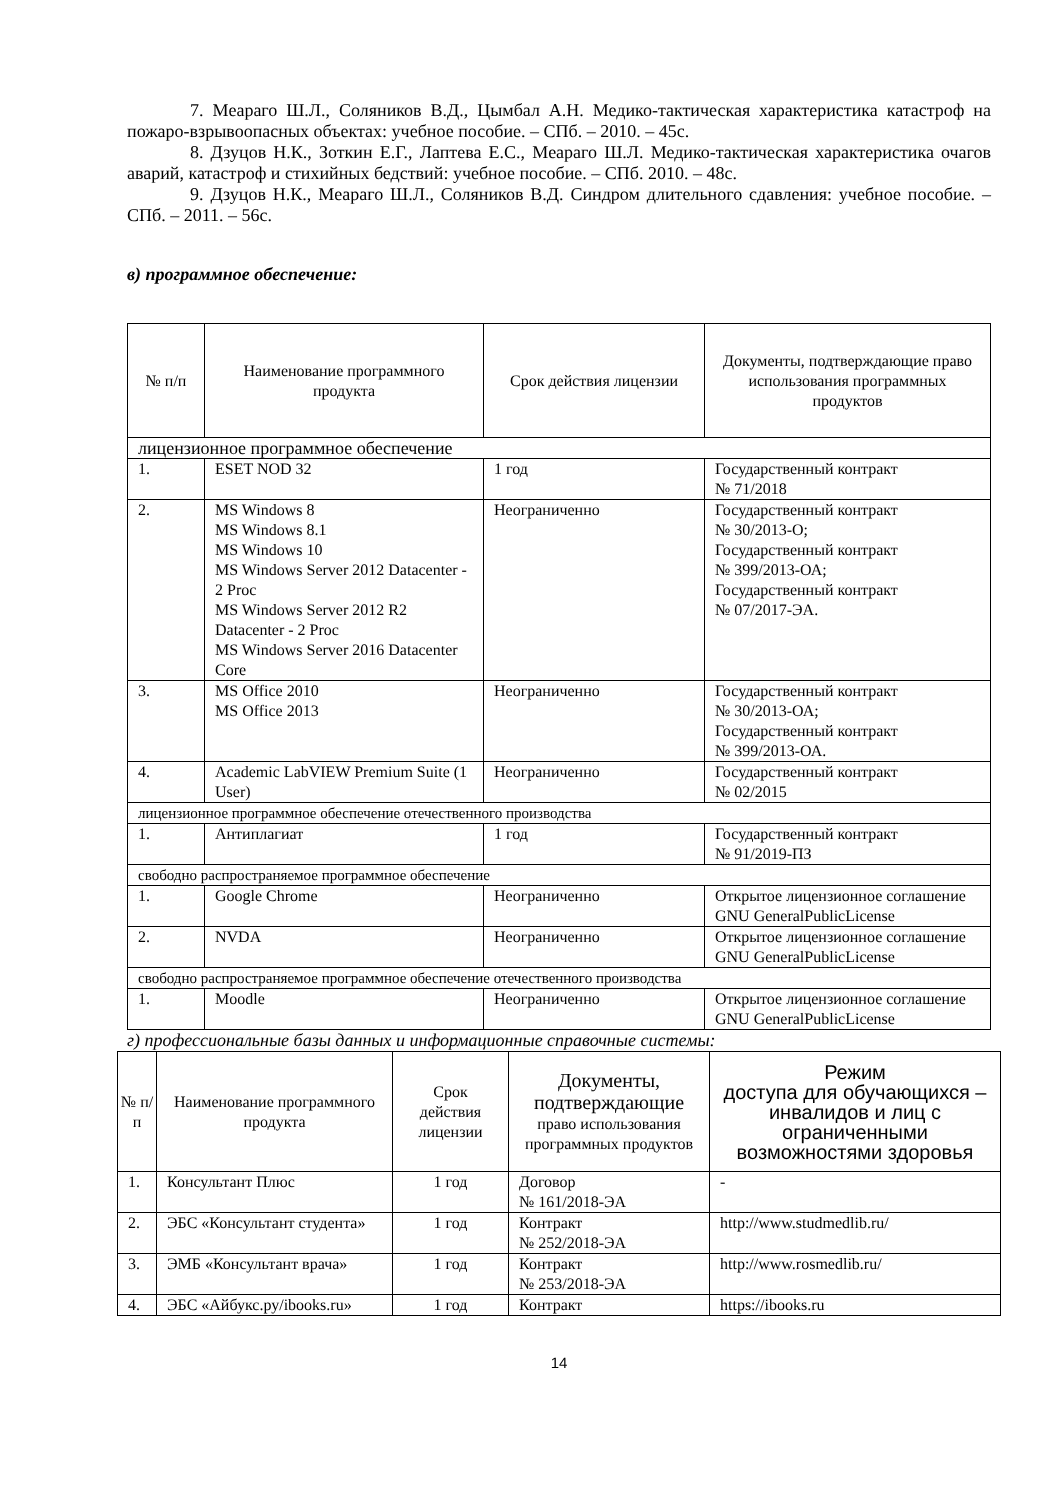7. Мeараго Ш.Л., Соляников В.Д., Цымбал А.Н. Медико-тактическая характеристика катастроф на пожаро-взрывоопасных объектах: учебное пособие. – СПб. – 2010. – 45с.
8. Дзуцов Н.К., Зоткин Е.Г., Лаптева Е.С., Мeараго Ш.Л. Медико-тактическая характеристика очагов аварий, катастроф и стихийных бедствий: учебное пособие. – СПб. 2010. – 48с.
9. Дзуцов Н.К., Мeараго Ш.Л., Соляников В.Д. Синдром длительного сдавления: учебное пособие. – СПб. – 2011. – 56с.
в) программное обеспечение:
| № п/п | Наименование программного продукта | Срок действия лицензии | Документы, подтверждающие право использования программных продуктов |
| --- | --- | --- | --- |
| лицензионное программное обеспечение | | | |
| 1. | ESET NOD 32 | 1 год | Государственный контракт № 71/2018 |
| 2. | MS Windows 8 MS Windows 8.1 MS Windows 10 MS Windows Server 2012 Datacenter - 2 Proc MS Windows Server 2012 R2 Datacenter - 2 Proc MS Windows Server 2016 Datacenter Core | Неограниченно | Государственный контракт № 30/2013-О; Государственный контракт № 399/2013-ОА; Государственный контракт № 07/2017-ЭА. |
| 3. | MS Office 2010 MS Office 2013 | Неограниченно | Государственный контракт № 30/2013-ОА; Государственный контракт № 399/2013-ОА. |
| 4. | Academic LabVIEW Premium Suite (1 User) | Неограниченно | Государственный контракт № 02/2015 |
| лицензионное программное обеспечение отечественного производства | | | |
| 1. | Антиплагиат | 1 год | Государственный контракт № 91/2019-ПЗ |
| свободно распространяемое программное обеспечение | | | |
| 1. | Google Chrome | Неограниченно | Открытое лицензионное соглашение GNU GeneralPublicLicense |
| 2. | NVDA | Неограниченно | Открытое лицензионное соглашение GNU GeneralPublicLicense |
| свободно распространяемое программное обеспечение отечественного производства | | | |
| 1. | Moodle | Неограниченно | Открытое лицензионное соглашение GNU GeneralPublicLicense |
г) профессиональные базы данных и информационные справочные системы:
| № п/п | Наименование программного продукта | Срок действия лицензии | Документы, подтверждающие право использования программных продуктов | Режим доступа для обучающихся – инвалидов и лиц с ограниченными возможностями здоровья |
| --- | --- | --- | --- | --- |
| 1. | Консультант Плюс | 1 год | Договор № 161/2018-ЭА | - |
| 2. | ЭБС «Консультант студента» | 1 год | Контракт № 252/2018-ЭА | http://www.studmedlib.ru/ |
| 3. | ЭМБ «Консультант врача» | 1 год | Контракт № 253/2018-ЭА | http://www.rosmedlib.ru/ |
| 4. | ЭБС «Айбукс.ру/ibooks.ru» | 1 год | Контракт | https://ibooks.ru |
14